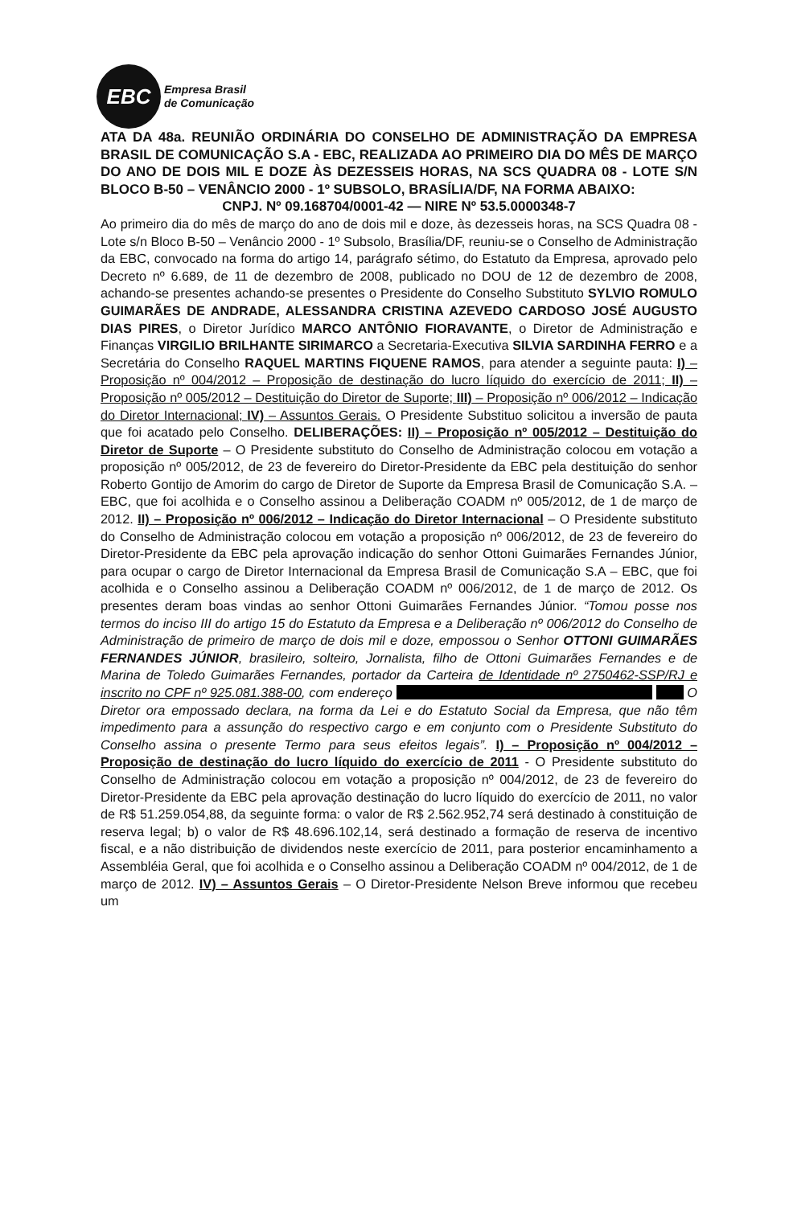EBC
Empresa Brasil
de Comunicação
ATA DA 48a. REUNIÃO ORDINÁRIA DO CONSELHO DE ADMINISTRAÇÃO DA EMPRESA BRASIL DE COMUNICAÇÃO S.A - EBC, REALIZADA AO PRIMEIRO DIA DO MÊS DE MARÇO DO ANO DE DOIS MIL E DOZE ÀS DEZESSEIS HORAS, NA SCS QUADRA 08 - LOTE S/N BLOCO B-50 – VENÂNCIO 2000 - 1º SUBSOLO, BRASÍLIA/DF, NA FORMA ABAIXO:
CNPJ. Nº 09.168704/0001-42 — NIRE Nº 53.5.0000348-7
Ao primeiro dia do mês de março do ano de dois mil e doze, às dezesseis horas, na SCS Quadra 08 - Lote s/n Bloco B-50 – Venâncio 2000 - 1º Subsolo, Brasília/DF, reuniu-se o Conselho de Administração da EBC, convocado na forma do artigo 14, parágrafo sétimo, do Estatuto da Empresa, aprovado pelo Decreto nº 6.689, de 11 de dezembro de 2008, publicado no DOU de 12 de dezembro de 2008, achando-se presentes achando-se presentes o Presidente do Conselho Substituto SYLVIO ROMULO GUIMARÃES DE ANDRADE, ALESSANDRA CRISTINA AZEVEDO CARDOSO JOSÉ AUGUSTO DIAS PIRES, o Diretor Jurídico MARCO ANTÔNIO FIORAVANTE, o Diretor de Administração e Finanças VIRGILIO BRILHANTE SIRIMARCO a Secretaria-Executiva SILVIA SARDINHA FERRO e a Secretária do Conselho RAQUEL MARTINS FIQUENE RAMOS, para atender a seguinte pauta: I) – Proposição nº 004/2012 – Proposição de destinação do lucro líquido do exercício de 2011; II) – Proposição nº 005/2012 – Destituição do Diretor de Suporte; III) – Proposição nº 006/2012 – Indicação do Diretor Internacional; IV) – Assuntos Gerais. O Presidente Substituo solicitou a inversão de pauta que foi acatado pelo Conselho. DELIBERAÇÕES: II) – Proposição nº 005/2012 – Destituição do Diretor de Suporte – O Presidente substituto do Conselho de Administração colocou em votação a proposição nº 005/2012, de 23 de fevereiro do Diretor-Presidente da EBC pela destituição do senhor Roberto Gontijo de Amorim do cargo de Diretor de Suporte da Empresa Brasil de Comunicação S.A. – EBC, que foi acolhida e o Conselho assinou a Deliberação COADM nº 005/2012, de 1 de março de 2012. II) – Proposição nº 006/2012 – Indicação do Diretor Internacional – O Presidente substituto do Conselho de Administração colocou em votação a proposição nº 006/2012, de 23 de fevereiro do Diretor-Presidente da EBC pela aprovação indicação do senhor Ottoni Guimarães Fernandes Júnior, para ocupar o cargo de Diretor Internacional da Empresa Brasil de Comunicação S.A – EBC, que foi acolhida e o Conselho assinou a Deliberação COADM nº 006/2012, de 1 de março de 2012. Os presentes deram boas vindas ao senhor Ottoni Guimarães Fernandes Júnior. “Tomou posse nos termos do inciso III do artigo 15 do Estatuto da Empresa e a Deliberação nº 006/2012 do Conselho de Administração de primeiro de março de dois mil e doze, empossou o Senhor OTTONI GUIMARÃES FERNANDES JÚNIOR, brasileiro, solteiro, Jornalista, filho de Ottoni Guimarães Fernandes e de Marina de Toledo Guimarães Fernandes, portador da Carteira de Identidade nº 2750462-SSP/RJ e inscrito no CPF nº 925.081.388-00, com endereço O Diretor ora empossado declara, na forma da Lei e do Estatuto Social da Empresa, que não têm impedimento para a assunção do respectivo cargo e em conjunto com o Presidente Substituto do Conselho assina o presente Termo para seus efeitos legais”. I) – Proposição nº 004/2012 – Proposição de destinação do lucro líquido do exercício de 2011 - O Presidente substituto do Conselho de Administração colocou em votação a proposição nº 004/2012, de 23 de fevereiro do Diretor-Presidente da EBC pela aprovação destinação do lucro líquido do exercício de 2011, no valor de R$ 51.259.054,88, da seguinte forma: o valor de R$ 2.562.952,74 será destinado à constituição de reserva legal; b) o valor de R$ 48.696.102,14, será destinado a formação de reserva de incentivo fiscal, e a não distribuição de dividendos neste exercício de 2011, para posterior encaminhamento a Assembléia Geral, que foi acolhida e o Conselho assinou a Deliberação COADM nº 004/2012, de 1 de março de 2012. IV) – Assuntos Gerais – O Diretor-Presidente Nelson Breve informou que recebeu um